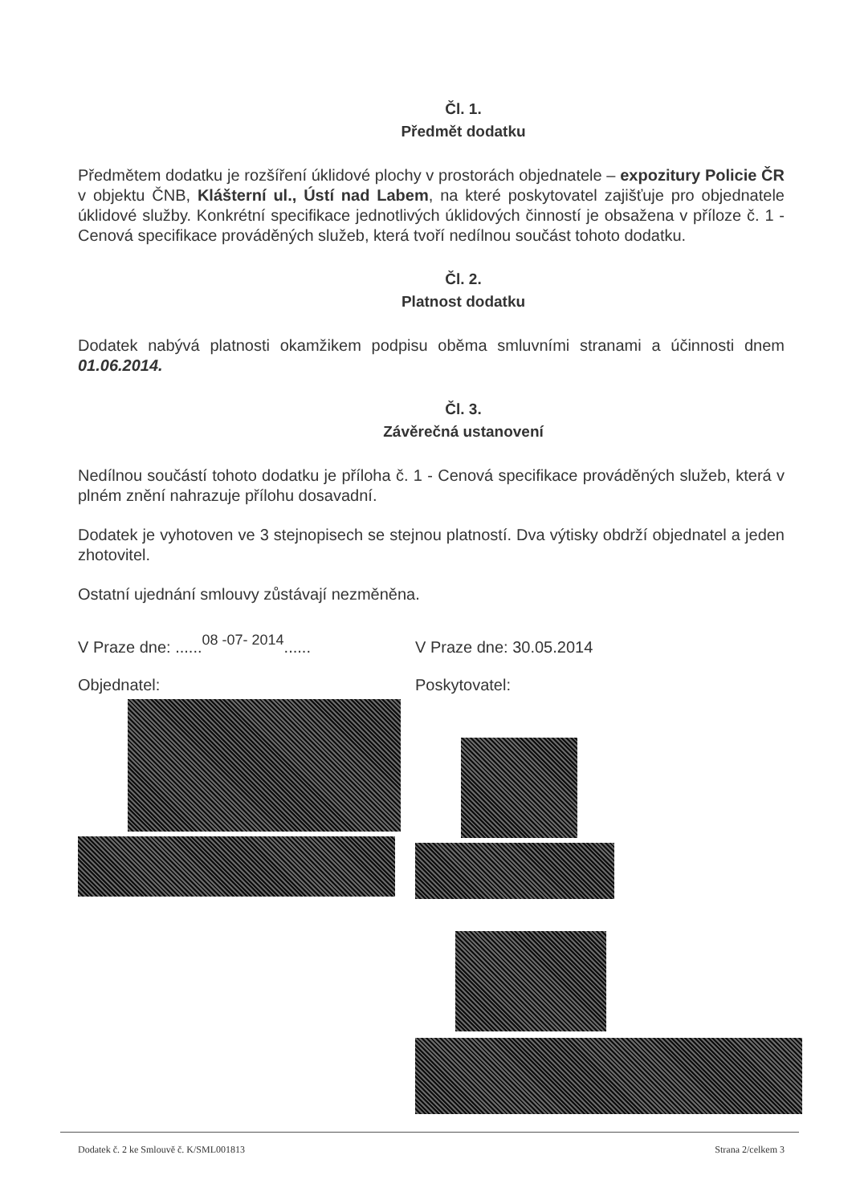Čl. 1.
Předmět dodatku
Předmětem dodatku je rozšíření úklidové plochy v prostorách objednatele – expozitury Policie ČR v objektu ČNB, Klášterní ul., Ústí nad Labem, na které poskytovatel zajišťuje pro objednatele úklidové služby. Konkrétní specifikace jednotlivých úklidových činností je obsažena v příloze č. 1 - Cenová specifikace prováděných služeb, která tvoří nedílnou součást tohoto dodatku.
Čl. 2.
Platnost dodatku
Dodatek nabývá platnosti okamžikem podpisu oběma smluvními stranami a účinnosti dnem 01.06.2014.
Čl. 3.
Závěrečná ustanovení
Nedílnou součástí tohoto dodatku je příloha č. 1 - Cenová specifikace prováděných služeb, která v plném znění nahrazuje přílohu dosavadní.
Dodatek je vyhotoven ve 3 stejnopisech se stejnou platností. Dva výtisky obdrží objednatel a jeden zhotovitel.
Ostatní ujednání smlouvy zůstávají nezměněna.
V Praze dne: ......08 -07- 2014......
V Praze dne: 30.05.2014
Objednatel: Poskytovatel:
Dodatek č. 2 ke Smlouvě č. K/SML001813 Strana 2/celkem 3